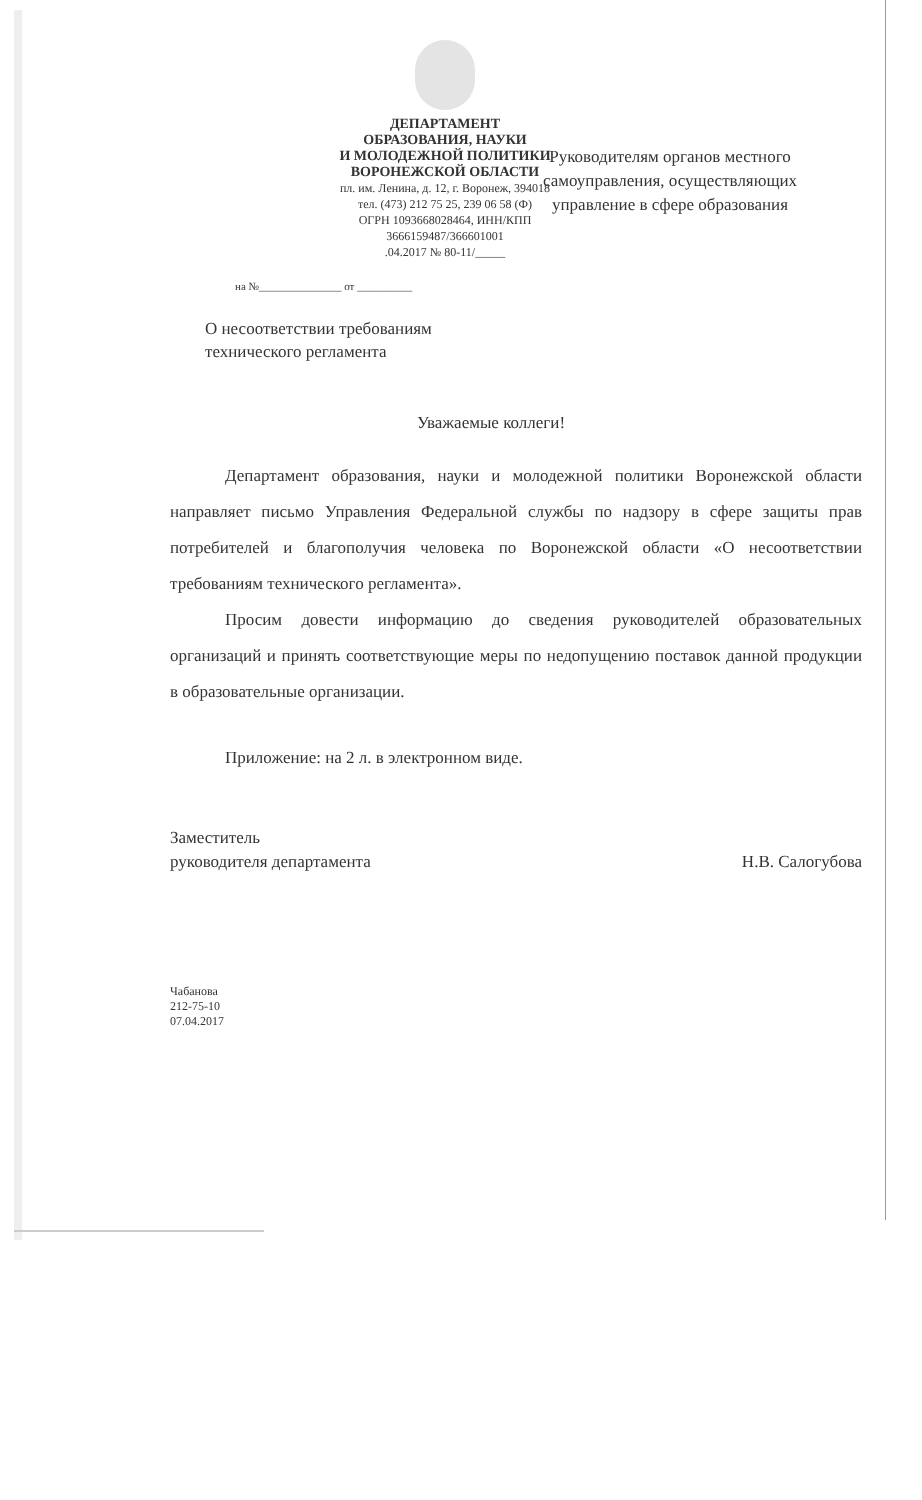ДЕПАРТАМЕНТ
ОБРАЗОВАНИЯ, НАУКИ
И МОЛОДЕЖНОЙ ПОЛИТИКИ
ВОРОНЕЖСКОЙ ОБЛАСТИ
пл. им. Ленина, д. 12, г. Воронеж, 394018
тел. (473) 212 75 25, 239 06 58 (Ф)
ОГРН 1093668028464, ИНН/КПП
3666159487/366601001
.04.2017 № 80-11/_____
Руководителям органов местного самоуправления, осуществляющих управление в сфере образования
на №_______________ от __________
О несоответствии требованиям
технического регламента
Уважаемые коллеги!
Департамент образования, науки и молодежной политики Воронежской области направляет письмо Управления Федеральной службы по надзору в сфере защиты прав потребителей и благополучия человека по Воронежской области «О несоответствии требованиям технического регламента».
Просим довести информацию до сведения руководителей образовательных организаций и принять соответствующие меры по недопущению поставок данной продукции в образовательные организации.
Приложение: на 2 л. в электронном виде.
Заместитель
руководителя департамента
Н.В. Салогубова
Чабанова
212-75-10
07.04.2017